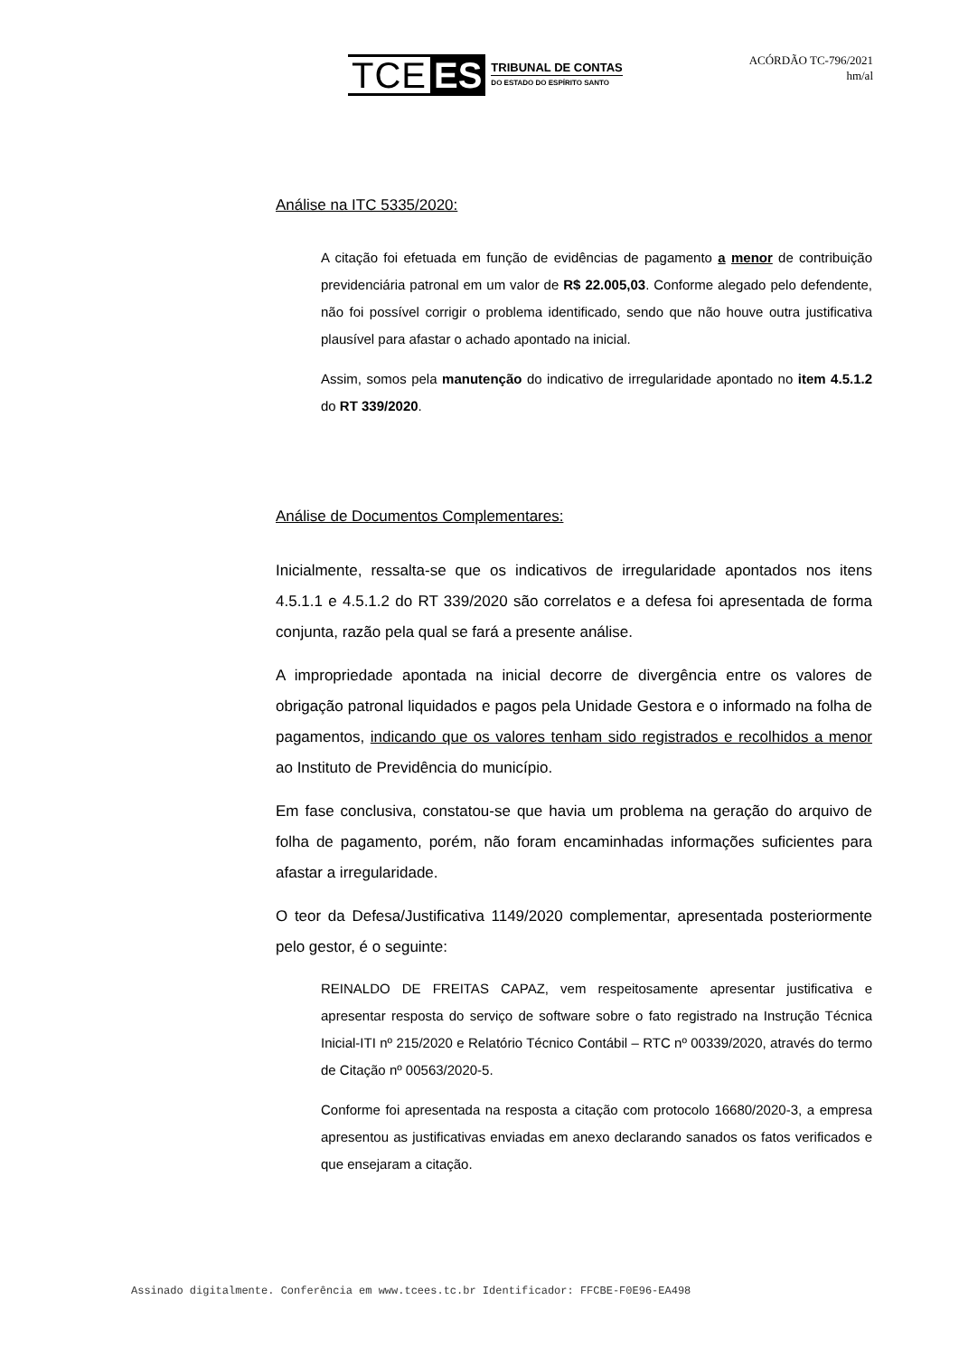TCE ES TRIBUNAL DE CONTAS
DO ESTADO DO ESPÍRITO SANTO
ACÓRDÃO TC-796/2021
hm/al
Análise na ITC 5335/2020:
A citação foi efetuada em função de evidências de pagamento a menor de contribuição previdenciária patronal em um valor de R$ 22.005,03. Conforme alegado pelo defendente, não foi possível corrigir o problema identificado, sendo que não houve outra justificativa plausível para afastar o achado apontado na inicial.
Assim, somos pela manutenção do indicativo de irregularidade apontado no item 4.5.1.2 do RT 339/2020.
Análise de Documentos Complementares:
Inicialmente, ressalta-se que os indicativos de irregularidade apontados nos itens 4.5.1.1 e 4.5.1.2 do RT 339/2020 são correlatos e a defesa foi apresentada de forma conjunta, razão pela qual se fará a presente análise.
A impropriedade apontada na inicial decorre de divergência entre os valores de obrigação patronal liquidados e pagos pela Unidade Gestora e o informado na folha de pagamentos, indicando que os valores tenham sido registrados e recolhidos a menor ao Instituto de Previdência do município.
Em fase conclusiva, constatou-se que havia um problema na geração do arquivo de folha de pagamento, porém, não foram encaminhadas informações suficientes para afastar a irregularidade.
O teor da Defesa/Justificativa 1149/2020 complementar, apresentada posteriormente pelo gestor, é o seguinte:
REINALDO DE FREITAS CAPAZ, vem respeitosamente apresentar justificativa e apresentar resposta do serviço de software sobre o fato registrado na Instrução Técnica Inicial-ITI nº 215/2020 e Relatório Técnico Contábil – RTC nº 00339/2020, através do termo de Citação nº 00563/2020-5.
Conforme foi apresentada na resposta a citação com protocolo 16680/2020-3, a empresa apresentou as justificativas enviadas em anexo declarando sanados os fatos verificados e que ensejaram a citação.
Assinado digitalmente. Conferência em www.tcees.tc.br Identificador: FFCBE-F0E96-EA498